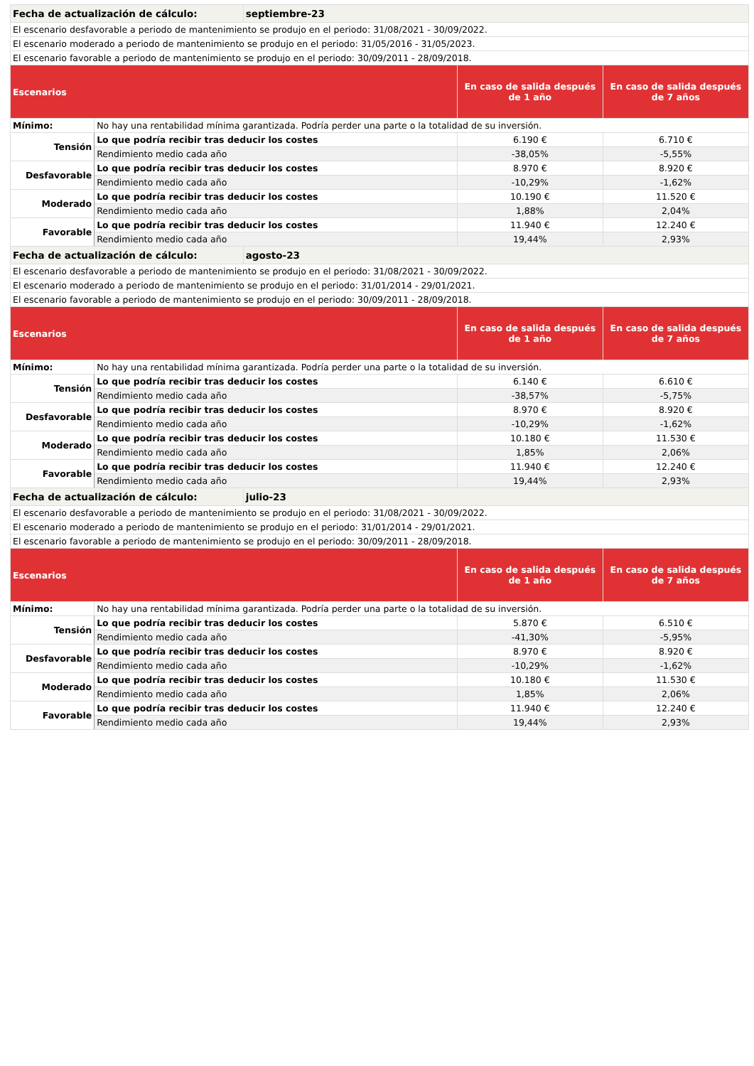| Fecha de actualización de cálculo: | | septiembre-23 | | |
| El escenario desfavorable a periodo de mantenimiento se produjo en el periodo: 31/08/2021 - 30/09/2022. | | | | |
| El escenario moderado a periodo de mantenimiento se produjo en el periodo: 31/05/2016 - 31/05/2023. | | | | |
| El escenario favorable a periodo de mantenimiento se produjo en el periodo: 30/09/2011 - 28/09/2018. | | | | |
| Escenarios | | | En caso de salida después de 1 año | En caso de salida después de 7 años |
| Mínimo: | No hay una rentabilidad mínima garantizada. Podría perder una parte o la totalidad de su inversión. | | | |
| Tensión | Lo que podría recibir tras deducir los costes | | 6.190 € | 6.710 € |
| | Rendimiento medio cada año | | -38,05% | -5,55% |
| Desfavorable | Lo que podría recibir tras deducir los costes | | 8.970 € | 8.920 € |
| | Rendimiento medio cada año | | -10,29% | -1,62% |
| Moderado | Lo que podría recibir tras deducir los costes | | 10.190 € | 11.520 € |
| | Rendimiento medio cada año | | 1,88% | 2,04% |
| Favorable | Lo que podría recibir tras deducir los costes | | 11.940 € | 12.240 € |
| | Rendimiento medio cada año | | 19,44% | 2,93% |
| Fecha de actualización de cálculo: | | agosto-23 | | |
| El escenario desfavorable a periodo de mantenimiento se produjo en el periodo: 31/08/2021 - 30/09/2022. | | | | |
| El escenario moderado a periodo de mantenimiento se produjo en el periodo: 31/01/2014 - 29/01/2021. | | | | |
| El escenario favorable a periodo de mantenimiento se produjo en el periodo: 30/09/2011 - 28/09/2018. | | | | |
| Escenarios | | | En caso de salida después de 1 año | En caso de salida después de 7 años |
| Mínimo: | No hay una rentabilidad mínima garantizada. Podría perder una parte o la totalidad de su inversión. | | | |
| Tensión | Lo que podría recibir tras deducir los costes | | 6.140 € | 6.610 € |
| | Rendimiento medio cada año | | -38,57% | -5,75% |
| Desfavorable | Lo que podría recibir tras deducir los costes | | 8.970 € | 8.920 € |
| | Rendimiento medio cada año | | -10,29% | -1,62% |
| Moderado | Lo que podría recibir tras deducir los costes | | 10.180 € | 11.530 € |
| | Rendimiento medio cada año | | 1,85% | 2,06% |
| Favorable | Lo que podría recibir tras deducir los costes | | 11.940 € | 12.240 € |
| | Rendimiento medio cada año | | 19,44% | 2,93% |
| Fecha de actualización de cálculo: | | julio-23 | | |
| El escenario desfavorable a periodo de mantenimiento se produjo en el periodo: 31/08/2021 - 30/09/2022. | | | | |
| El escenario moderado a periodo de mantenimiento se produjo en el periodo: 31/01/2014 - 29/01/2021. | | | | |
| El escenario favorable a periodo de mantenimiento se produjo en el periodo: 30/09/2011 - 28/09/2018. | | | | |
| Escenarios | | | En caso de salida después de 1 año | En caso de salida después de 7 años |
| Mínimo: | No hay una rentabilidad mínima garantizada. Podría perder una parte o la totalidad de su inversión. | | | |
| Tensión | Lo que podría recibir tras deducir los costes | | 5.870 € | 6.510 € |
| | Rendimiento medio cada año | | -41,30% | -5,95% |
| Desfavorable | Lo que podría recibir tras deducir los costes | | 8.970 € | 8.920 € |
| | Rendimiento medio cada año | | -10,29% | -1,62% |
| Moderado | Lo que podría recibir tras deducir los costes | | 10.180 € | 11.530 € |
| | Rendimiento medio cada año | | 1,85% | 2,06% |
| Favorable | Lo que podría recibir tras deducir los costes | | 11.940 € | 12.240 € |
| | Rendimiento medio cada año | | 19,44% | 2,93% |